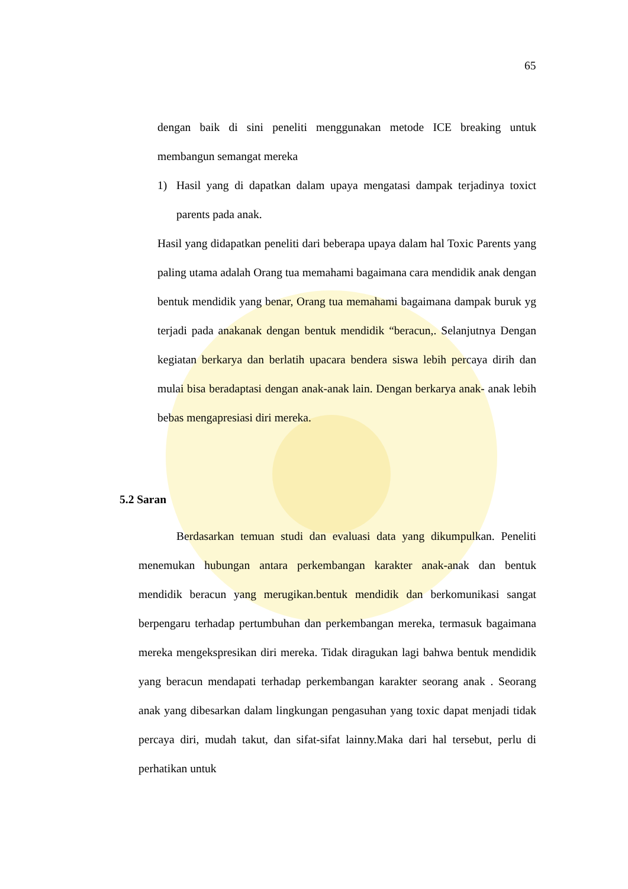65
dengan baik di sini peneliti menggunakan metode ICE breaking untuk membangun semangat mereka
1) Hasil yang di dapatkan dalam upaya mengatasi dampak terjadinya toxict parents pada anak.
Hasil yang didapatkan peneliti dari beberapa upaya dalam hal Toxic Parents yang paling utama adalah Orang tua memahami bagaimana cara mendidik anak dengan bentuk mendidik yang benar, Orang tua memahami bagaimana dampak buruk yg terjadi pada anakanak dengan bentuk mendidik “beracun,. Selanjutnya Dengan kegiatan berkarya dan berlatih upacara bendera siswa lebih percaya dirih dan mulai bisa beradaptasi dengan anak-anak lain. Dengan berkarya anak- anak lebih bebas mengapresiasi diri mereka.
5.2 Saran
Berdasarkan temuan studi dan evaluasi data yang dikumpulkan. Peneliti menemukan hubungan antara perkembangan karakter anak-anak dan bentuk mendidik beracun yang merugikan.bentuk mendidik dan berkomunikasi sangat berpengaru terhadap pertumbuhan dan perkembangan mereka, termasuk bagaimana mereka mengekspresikan diri mereka. Tidak diragukan lagi bahwa bentuk mendidik yang beracun mendapati terhadap perkembangan karakter seorang anak . Seorang anak yang dibesarkan dalam lingkungan pengasuhan yang toxic dapat menjadi tidak percaya diri, mudah takut, dan sifat-sifat lainny.Maka dari hal tersebut, perlu di perhatikan untuk